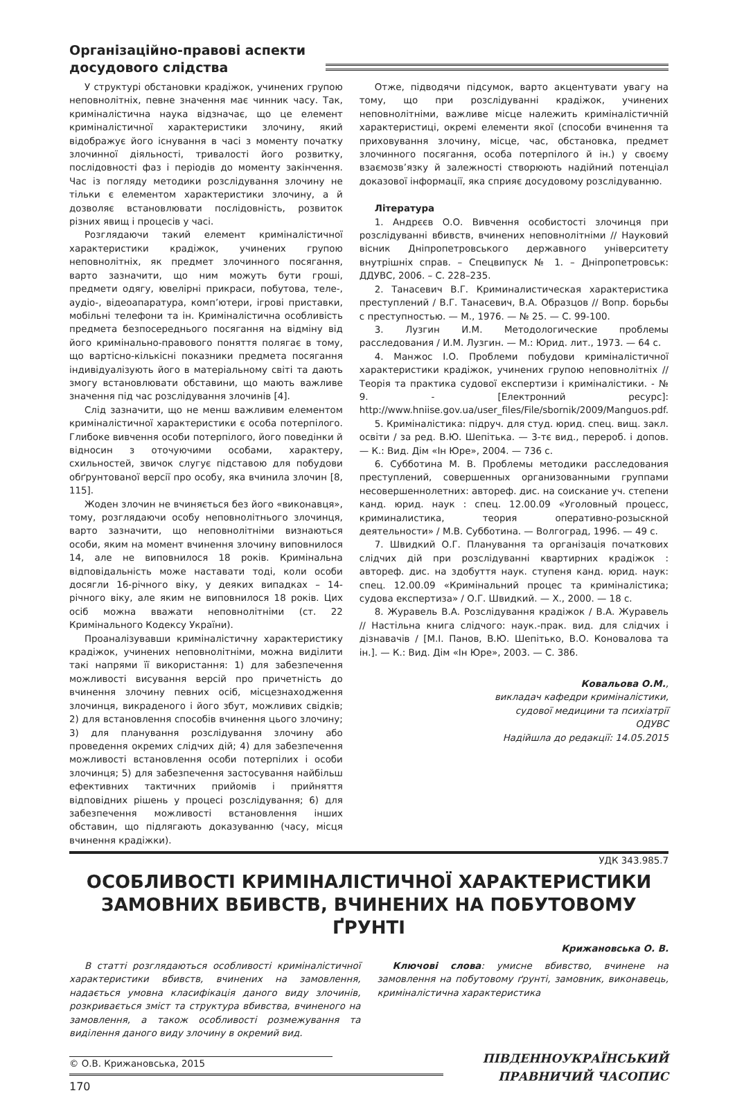Організаційно-правові аспекти досудового слідства
У структурі обстановки крадіжок, учинених групою неповнолітніх, певне значення має чинник часу. Так, криміналістична наука відзначає, що це елемент криміналістичної характеристики злочину, який відображує його існування в часі з моменту початку злочинної діяльності, тривалості його розвитку, послідовності фаз і періодів до моменту закінчення. Час із погляду методики розслідування злочину не тільки є елементом характеристики злочину, а й дозволяє встановлювати послідовність, розвиток різних явищ і процесів у часі.
Розглядаючи такий елемент криміналістичної характеристики крадіжок, учинених групою неповнолітніх, як предмет злочинного посягання, варто зазначити, що ним можуть бути гроші, предмети одягу, ювелірні прикраси, побутова, теле-, аудіо-, відеоапаратура, комп’ютери, ігрові приставки, мобільні телефони та ін. Криміналістична особливість предмета безпосереднього посягання на відміну від його кримінально-правового поняття полягає в тому, що вартісно-кількісні показники предмета посягання індивідуалізують його в матеріальному світі та дають змогу встановлювати обставини, що мають важливе значення під час розслідування злочинів [4].
Слід зазначити, що не менш важливим елементом криміналістичної характеристики є особа потерпілого. Глибоке вивчення особи потерпілого, його поведінки й відносин з оточуючими особами, характеру, схильностей, звичок слугує підставою для побудови обґрунтованої версії про особу, яка вчинила злочин [8, 115].
Жоден злочин не вчиняється без його «виконавця», тому, розглядаючи особу неповнолітнього злочинця, варто зазначити, що неповнолітніми визнаються особи, яким на момент вчинення злочину виповнилося 14, але не виповнилося 18 років. Кримінальна відповідальність може наставати тоді, коли особи досягли 16-річного віку, у деяких випадках – 14-річного віку, але яким не виповнилося 18 років. Цих осіб можна вважати неповнолітніми (ст. 22 Кримінального Кодексу України).
Проаналізувавши криміналістичну характеристику крадіжок, учинених неповнолітніми, можна виділити такі напрями її використання: 1) для забезпечення можливості висування версій про причетність до вчинення злочину певних осіб, місцезнаходження злочинця, викраденого і його збут, можливих свідків; 2) для встановлення способів вчинення цього злочину; 3) для планування розслідування злочину або проведення окремих слідчих дій; 4) для забезпечення можливості встановлення особи потерпілих і особи злочинця; 5) для забезпечення застосування найбільш ефективних тактичних прийомів і прийняття відповідних рішень у процесі розслідування; 6) для забезпечення можливості встановлення інших обставин, що підлягають доказуванню (часу, місця вчинення крадіжки).
Отже, підводячи підсумок, варто акцентувати увагу на тому, що при розслідуванні крадіжок, учинених неповнолітніми, важливе місце належить криміналістичній характеристиці, окремі елементи якої (способи вчинення та приховування злочину, місце, час, обстановка, предмет злочинного посягання, особа потерпілого й ін.) у своєму взаємозв’язку й залежності створюють надійний потенціал доказової інформації, яка сприяє досудовому розслідуванню.
Література
1. Андрєєв О.О. Вивчення особистості злочинця при розслідуванні вбивств, вчинених неповнолітніми // Науковий вісник Дніпропетровського державного університету внутрішніх справ. – Спецвипуск № 1. – Дніпропетровськ: ДДУВС, 2006. – С. 228–235.
2. Танасевич В.Г. Криминалистическая характеристика преступлений / В.Г. Танасевич, В.А. Образцов // Вопр. борьбы с преступностью. — М., 1976. — № 25. — С. 99-100.
3. Лузгин И.М. Методологические проблемы расследования / И.М. Лузгин. — М.: Юрид. лит., 1973. — 64 с.
4. Манжос І.О. Проблеми побудови криміналістичної характеристики крадіжок, учинених групою неповнолітніх // Теорія та практика судової експертизи і криміналістики. - № 9. - [Електронний ресурс]: http://www.hniise.gov.ua/user_files/File/sbornik/2009/Manguos.pdf.
5. Криміналістика: підруч. для студ. юрид. спец. вищ. закл. освіти / за ред. В.Ю. Шепітька. — 3-тє вид., перероб. і допов. — К.: Вид. Дім «Ін Юре», 2004. — 736 с.
6. Субботина М. В. Проблемы методики расследования преступлений, совершенных организованными группами несовершеннолетних: автореф. дис. на соискание уч. степени канд. юрид. наук : спец. 12.00.09 «Уголовный процесс, криминалистика, теория оперативно-розыскной деятельности» / М.В. Субботина. — Волгоград, 1996. — 49 с.
7. Швидкий О.Г. Планування та організація початкових слідчих дій при розслідуванні квартирних крадіжок : автореф. дис. на здобуття наук. ступеня канд. юрид. наук: спец. 12.00.09 «Кримінальний процес та криміналістика; судова експертиза» / О.Г. Швидкий. — Х., 2000. — 18 с.
8. Журавель В.А. Розслідування крадіжок / В.А. Журавель // Настільна книга слідчого: наук.-прак. вид. для слідчих і дізнавачів / [М.І. Панов, В.Ю. Шепітько, В.О. Коновалова та ін.]. — К.: Вид. Дім «Ін Юре», 2003. — С. 386.
Ковальова О.М.,
викладач кафедри криміналістики,
судової медицини та психіатрії
ОДУВС
Надійшла до редакції: 14.05.2015
УДК 343.985.7
ОСОБЛИВОСТІ КРИМІНАЛІСТИЧНОЇ ХАРАКТЕРИСТИКИ ЗАМОВНИХ ВБИВСТВ, ВЧИНЕНИХ НА ПОБУТОВОМУ ҐРУНТІ
Крижановська О. В.
В статті розглядаються особливості криміналістичної характеристики вбивств, вчинених на замовлення, надається умовна класифікація даного виду злочинів, розкривається зміст та структура вбивства, вчиненого на замовлення, а також особливості розмежування та виділення даного виду злочину в окремий вид.
Ключові слова: умисне вбивство, вчинене на замовлення на побутовому ґрунті, замовник, виконавець, криміналістична характеристика
© О.В. Крижановська, 2015
170
ПІВДЕННОУКРАЇНСЬКИЙ
ПРАВНИЧИЙ ЧАСОПИС